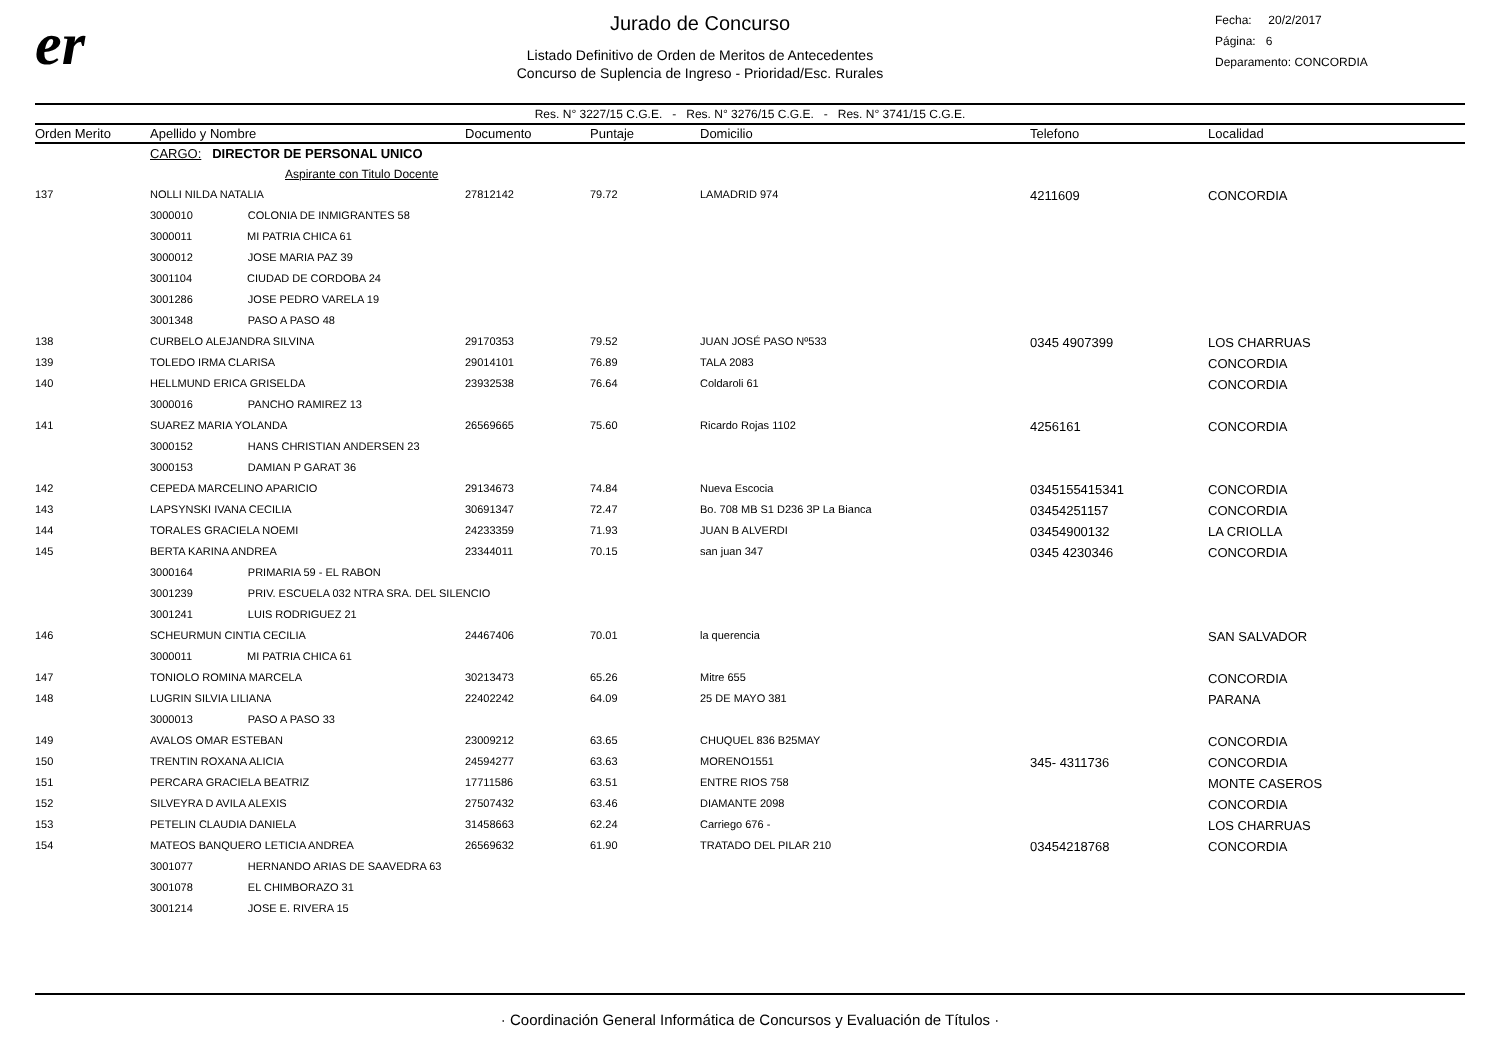er
Jurado de Concurso
Listado Definitivo de Orden de Meritos de Antecedentes
Concurso de Suplencia de Ingreso - Prioridad/Esc. Rurales
Fecha: 20/2/2017
Página: 6
Deparamento: CONCORDIA
Res. N° 3227/15 C.G.E. - Res. N° 3276/15 C.G.E. - Res. N° 3741/15 C.G.E.
| Orden Merito | Apellido y Nombre | Documento | Puntaje | Domicilio | Telefono | Localidad |
| --- | --- | --- | --- | --- | --- | --- |
| | CARGO: DIRECTOR DE PERSONAL UNICO | | | | | |
| | Aspirante con Titulo Docente | | | | | |
| 137 | NOLLI NILDA NATALIA | 27812142 | 79.72 | LAMADRID 974 | 4211609 | CONCORDIA |
| | 3000010 COLONIA DE INMIGRANTES 58 | | | | | |
| | 3000011 MI PATRIA CHICA 61 | | | | | |
| | 3000012 JOSE MARIA PAZ 39 | | | | | |
| | 3001104 CIUDAD DE CORDOBA 24 | | | | | |
| | 3001286 JOSE PEDRO VARELA 19 | | | | | |
| | 3001348 PASO A PASO 48 | | | | | |
| 138 | CURBELO ALEJANDRA SILVINA | 29170353 | 79.52 | JUAN JOSÉ PASO Nº533 | 0345 4907399 | LOS CHARRUAS |
| 139 | TOLEDO IRMA CLARISA | 29014101 | 76.89 | TALA 2083 | | CONCORDIA |
| 140 | HELLMUND ERICA GRISELDA | 23932538 | 76.64 | Coldaroli 61 | | CONCORDIA |
| | 3000016 PANCHO RAMIREZ 13 | | | | | |
| 141 | SUAREZ MARIA YOLANDA | 26569665 | 75.60 | Ricardo Rojas 1102 | 4256161 | CONCORDIA |
| | 3000152 HANS CHRISTIAN ANDERSEN 23 | | | | | |
| | 3000153 DAMIAN P GARAT 36 | | | | | |
| 142 | CEPEDA MARCELINO APARICIO | 29134673 | 74.84 | Nueva Escocia | 0345155415341 | CONCORDIA |
| 143 | LAPSYNSKI IVANA CECILIA | 30691347 | 72.47 | Bo. 708 MB S1 D236 3P La Bianca | 03454251157 | CONCORDIA |
| 144 | TORALES GRACIELA NOEMI | 24233359 | 71.93 | JUAN B ALVERDI | 03454900132 | LA CRIOLLA |
| 145 | BERTA KARINA ANDREA | 23344011 | 70.15 | san juan 347 | 0345 4230346 | CONCORDIA |
| | 3000164 PRIMARIA 59 - EL RABON | | | | | |
| | 3001239 PRIV. ESCUELA 032 NTRA SRA. DEL SILENCIO | | | | | |
| | 3001241 LUIS RODRIGUEZ 21 | | | | | |
| 146 | SCHEURMUN CINTIA CECILIA | 24467406 | 70.01 | la querencia | | SAN SALVADOR |
| | 3000011 MI PATRIA CHICA 61 | | | | | |
| 147 | TONIOLO ROMINA MARCELA | 30213473 | 65.26 | Mitre 655 | | CONCORDIA |
| 148 | LUGRIN SILVIA LILIANA | 22402242 | 64.09 | 25 DE MAYO 381 | | PARANA |
| | 3000013 PASO A PASO 33 | | | | | |
| 149 | AVALOS OMAR ESTEBAN | 23009212 | 63.65 | CHUQUEL 836 B25MAY | | CONCORDIA |
| 150 | TRENTIN ROXANA ALICIA | 24594277 | 63.63 | MORENO1551 | 345- 4311736 | CONCORDIA |
| 151 | PERCARA GRACIELA BEATRIZ | 17711586 | 63.51 | ENTRE RIOS 758 | | MONTE CASEROS |
| 152 | SILVEYRA D AVILA ALEXIS | 27507432 | 63.46 | DIAMANTE 2098 | | CONCORDIA |
| 153 | PETELIN CLAUDIA DANIELA | 31458663 | 62.24 | Carriego 676 - | | LOS CHARRUAS |
| 154 | MATEOS BANQUERO LETICIA ANDREA | 26569632 | 61.90 | TRATADO DEL PILAR 210 | 03454218768 | CONCORDIA |
| | 3001077 HERNANDO ARIAS DE SAAVEDRA 63 | | | | | |
| | 3001078 EL CHIMBORAZO 31 | | | | | |
| | 3001214 JOSE E. RIVERA 15 | | | | | |
· Coordinación General Informática de Concursos y Evaluación de Títulos ·